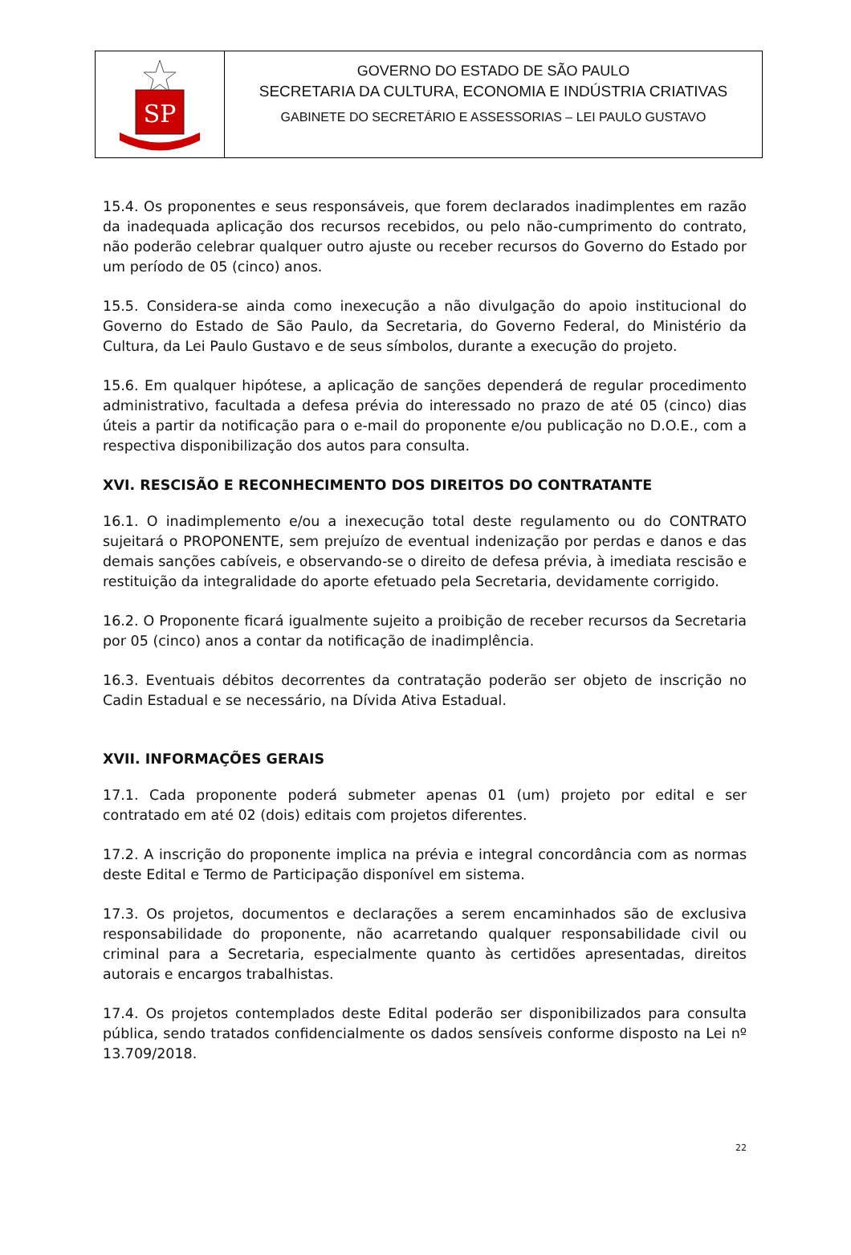SP
GOVERNO DO ESTADO DE SÃO PAULO
SECRETARIA DA CULTURA, ECONOMIA E INDÚSTRIA CRIATIVAS
GABINETE DO SECRETÁRIO E ASSESSORIAS – LEI PAULO GUSTAVO
15.4. Os proponentes e seus responsáveis, que forem declarados inadimplentes em razão da inadequada aplicação dos recursos recebidos, ou pelo não-cumprimento do contrato, não poderão celebrar qualquer outro ajuste ou receber recursos do Governo do Estado por um período de 05 (cinco) anos.
15.5. Considera-se ainda como inexecução a não divulgação do apoio institucional do Governo do Estado de São Paulo, da Secretaria, do Governo Federal, do Ministério da Cultura, da Lei Paulo Gustavo e de seus símbolos, durante a execução do projeto.
15.6. Em qualquer hipótese, a aplicação de sanções dependerá de regular procedimento administrativo, facultada a defesa prévia do interessado no prazo de até 05 (cinco) dias úteis a partir da notificação para o e-mail do proponente e/ou publicação no D.O.E., com a respectiva disponibilização dos autos para consulta.
XVI. RESCISÃO E RECONHECIMENTO DOS DIREITOS DO CONTRATANTE
16.1. O inadimplemento e/ou a inexecução total deste regulamento ou do CONTRATO sujeitará o PROPONENTE, sem prejuízo de eventual indenização por perdas e danos e das demais sanções cabíveis, e observando-se o direito de defesa prévia, à imediata rescisão e restituição da integralidade do aporte efetuado pela Secretaria, devidamente corrigido.
16.2. O Proponente ficará igualmente sujeito a proibição de receber recursos da Secretaria por 05 (cinco) anos a contar da notificação de inadimplência.
16.3. Eventuais débitos decorrentes da contratação poderão ser objeto de inscrição no Cadin Estadual e se necessário, na Dívida Ativa Estadual.
XVII. INFORMAÇÕES GERAIS
17.1. Cada proponente poderá submeter apenas 01 (um) projeto por edital e ser contratado em até 02 (dois) editais com projetos diferentes.
17.2. A inscrição do proponente implica na prévia e integral concordância com as normas deste Edital e Termo de Participação disponível em sistema.
17.3. Os projetos, documentos e declarações a serem encaminhados são de exclusiva responsabilidade do proponente, não acarretando qualquer responsabilidade civil ou criminal para a Secretaria, especialmente quanto às certidões apresentadas, direitos autorais e encargos trabalhistas.
17.4. Os projetos contemplados deste Edital poderão ser disponibilizados para consulta pública, sendo tratados confidencialmente os dados sensíveis conforme disposto na Lei nº 13.709/2018.
22